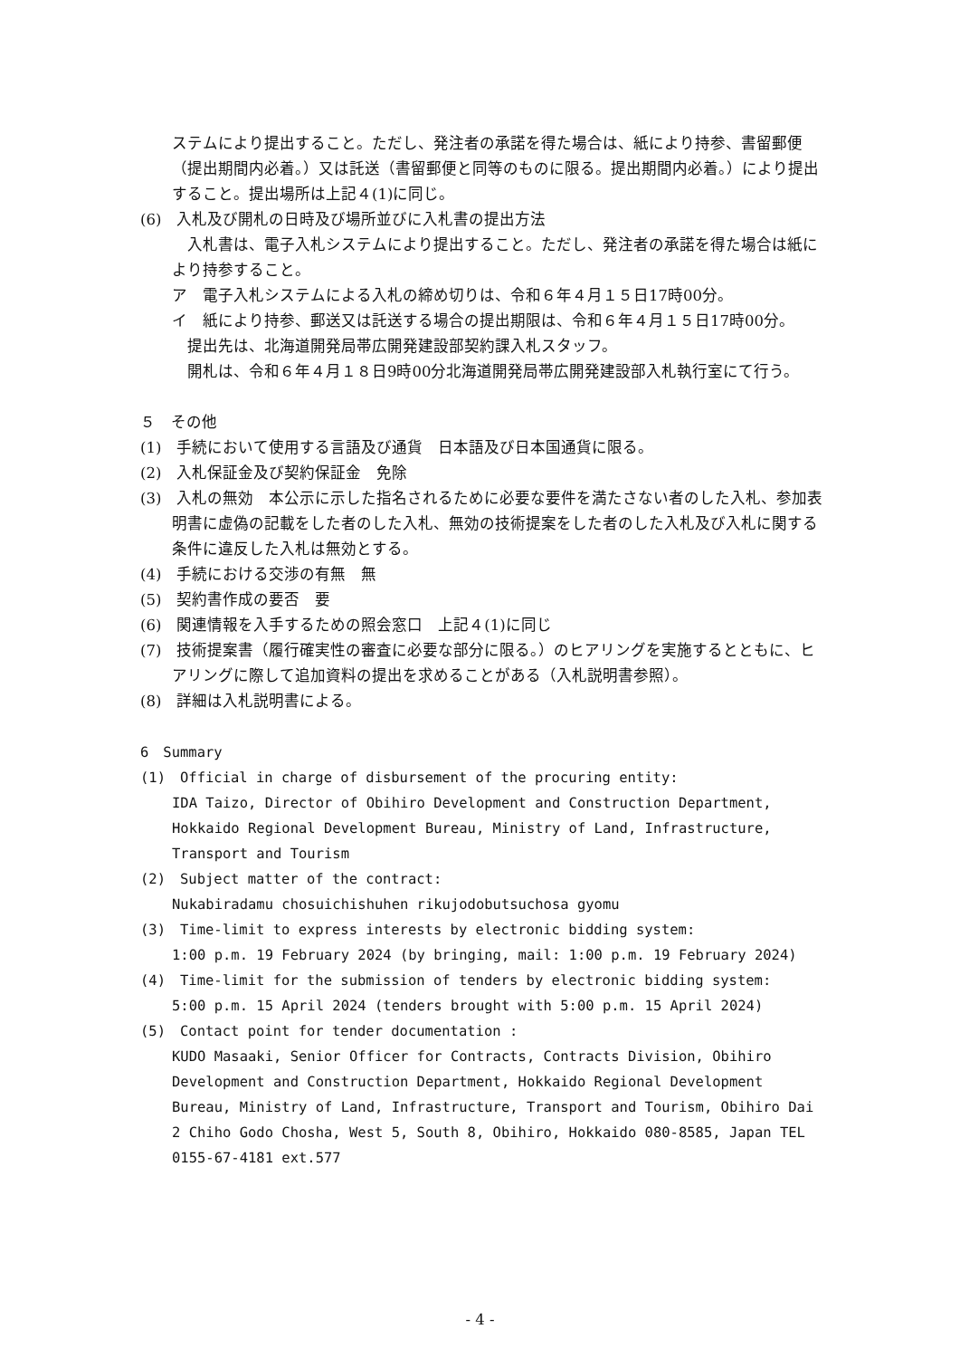ステムにより提出すること。ただし、発注者の承諾を得た場合は、紙により持参、書留郵便（提出期間内必着。）又は託送（書留郵便と同等のものに限る。提出期間内必着。）により提出すること。提出場所は上記４(1)に同じ。
(6)　入札及び開札の日時及び場所並びに入札書の提出方法
　入札書は、電子入札システムにより提出すること。ただし、発注者の承諾を得た場合は紙により持参すること。
ア　電子入札システムによる入札の締め切りは、令和６年４月１５日17時00分。
イ　紙により持参、郵送又は託送する場合の提出期限は、令和６年４月１５日17時00分。
　提出先は、北海道開発局帯広開発建設部契約課入札スタッフ。
　開札は、令和６年４月１８日9時00分北海道開発局帯広開発建設部入札執行室にて行う。
５　その他
(1)　手続において使用する言語及び通貨　日本語及び日本国通貨に限る。
(2)　入札保証金及び契約保証金　免除
(3)　入札の無効　本公示に示した指名されるために必要な要件を満たさない者のした入札、参加表明書に虚偽の記載をした者のした入札、無効の技術提案をした者のした入札及び入札に関する条件に違反した入札は無効とする。
(4)　手続における交渉の有無　無
(5)　契約書作成の要否　要
(6)　関連情報を入手するための照会窓口　上記４(1)に同じ
(7)　技術提案書（履行確実性の審査に必要な部分に限る。）のヒアリングを実施するとともに、ヒアリングに際して追加資料の提出を求めることがある（入札説明書参照）。
(8)　詳細は入札説明書による。
6　Summary
(1)　Official in charge of disbursement of the procuring entity:
IDA Taizo, Director of Obihiro Development and Construction Department, Hokkaido Regional Development Bureau, Ministry of Land, Infrastructure, Transport and Tourism
(2)　Subject matter of the contract:
Nukabiradamu chosuichishuhen rikujodobutsuchosa gyomu
(3)　Time-limit to express interests by electronic bidding system:
1:00 p.m. 19 February 2024 (by bringing, mail: 1:00 p.m. 19 February 2024)
(4)　Time-limit for the submission of tenders by electronic bidding system:
5:00 p.m. 15 April 2024 (tenders brought with 5:00 p.m. 15 April 2024)
(5)　Contact point for tender documentation :
KUDO Masaaki, Senior Officer for Contracts, Contracts Division, Obihiro Development and Construction Department, Hokkaido Regional Development Bureau, Ministry of Land, Infrastructure, Transport and Tourism, Obihiro Dai 2 Chiho Godo Chosha, West 5, South 8, Obihiro, Hokkaido 080-8585, Japan TEL 0155-67-4181 ext.577
- 4 -